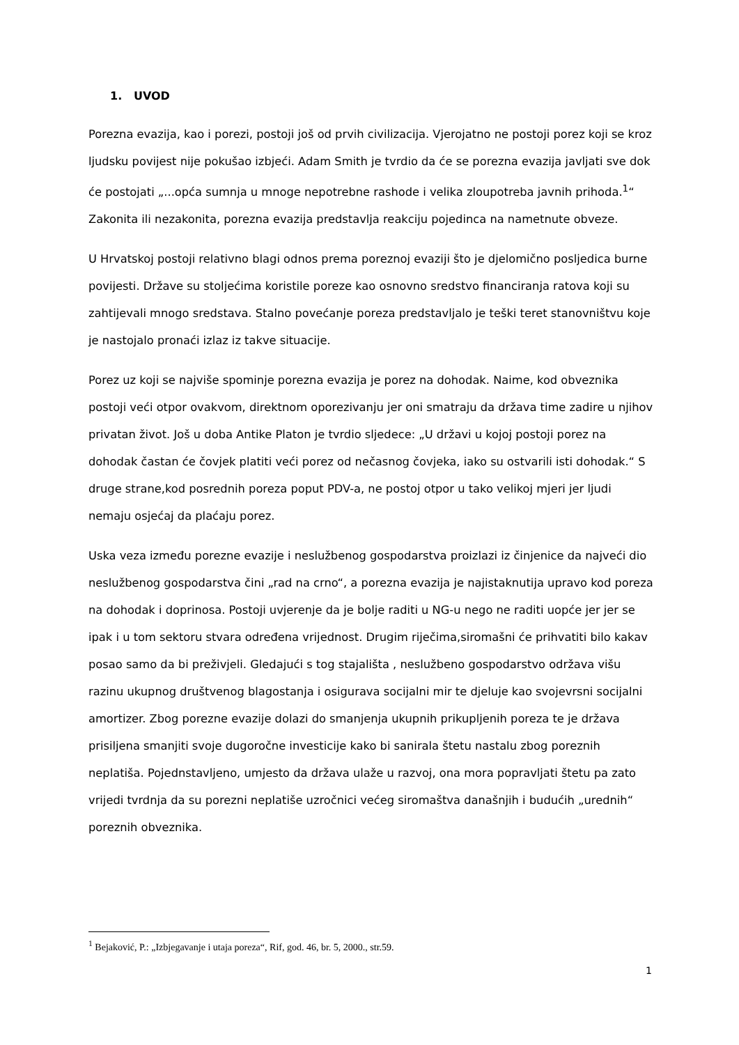1. UVOD
Porezna evazija, kao i porezi, postoji još od prvih civilizacija. Vjerojatno ne postoji porez koji se kroz ljudsku povijest nije pokušao izbjeći. Adam Smith je tvrdio da će se porezna evazija javljati sve dok će postojati „...opća sumnja u mnoge nepotrebne rashode i velika zloupotreba javnih prihoda.<sup>1</sup>“ Zakonita ili nezakonita, porezna evazija predstavlja reakciju pojedinca na nametnute obveze.
U Hrvatskoj postoji relativno blagi odnos prema poreznoj evaziji što je djelomično posljedica burne povijesti. Države su stoljećima koristile poreze kao osnovno sredstvo financiranja ratova koji su zahtijevali mnogo sredstava. Stalno povećanje poreza predstavljalo je teški teret stanovništvu koje je nastojalo pronaći izlaz iz takve situacije.
Porez uz koji se najviše spominje porezna evazija je porez na dohodak. Naime, kod obveznika postoji veći otpor ovakvom, direktnom oporezivanju jer oni smatraju da država time zadire u njihov privatan život. Još u doba Antike Platon je tvrdio sljedece: „U državi u kojoj postoji porez na dohodak častan će čovjek platiti veći porez od nečasnog čovjeka, iako su ostvarili isti dohodak.“ S druge strane,kod posrednih poreza poput PDV-a, ne postoj otpor u tako velikoj mjeri jer ljudi nemaju osjećaj da plaćaju porez.
Uska veza između porezne evazije i neslužbenog gospodarstva proizlazi iz činjenice da najveći dio neslužbenog gospodarstva čini „rad na crno“, a porezna evazija je najistaknutija upravo kod poreza na dohodak i doprinosa. Postoji uvjerenje da je bolje raditi u NG-u nego ne raditi uopće jer jer se ipak i u tom sektoru stvara određena vrijednost. Drugim riječima,siromašni će prihvatiti bilo kakav posao samo da bi preživjeli. Gledajući s tog stajališta , neslužbeno gospodarstvo održava višu razinu ukupnog društvenog blagostanja i osigurava socijalni mir te djeluje kao svojevrsni socijalni amortizer. Zbog porezne evazije dolazi do smanjenja ukupnih prikupljenih poreza te je država prisiljena smanjiti svoje dugoročne investicije kako bi sanirala štetu nastalu zbog poreznih neplatiša. Pojednstavljeno, umjesto da država ulaže u razvoj, ona mora popravljati štetu pa zato vrijedi tvrdnja da su porezni neplatiše uzročnici većeg siromaštva današnjih i budućih „urednih“ poreznih obveznika.
<sup>1</sup> Bejaković, P.: „Izbjegavanje i utaja poreza“, Rif, god. 46, br. 5, 2000., str.59.
1